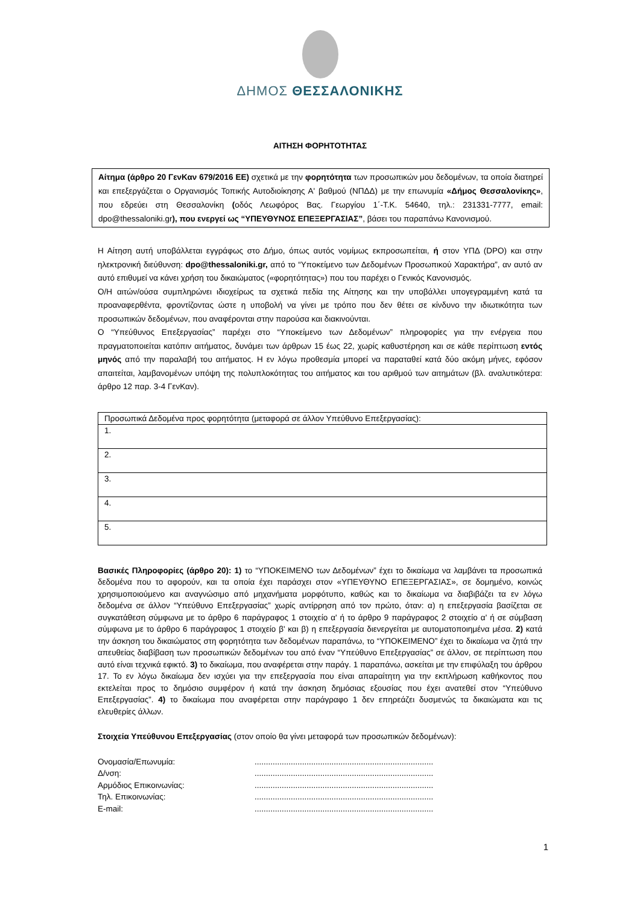ΔΗΜΟΣ ΘΕΣΣΑΛΟΝΙΚΗΣ
ΑΙΤΗΣΗ ΦΟΡΗΤΟΤΗΤΑΣ
Αίτημα (άρθρο 20 ΓενΚαν 679/2016 ΕΕ) σχετικά με την φορητότητα των προσωπικών μου δεδομένων, τα οποία διατηρεί και επεξεργάζεται ο Οργανισμός Τοπικής Αυτοδιοίκησης Α' βαθμού (ΝΠΔΔ) με την επωνυμία «Δήμος Θεσσαλονίκης», που εδρεύει στη Θεσσαλονίκη (οδός Λεωφόρος Βας. Γεωργίου 1΄-Τ.Κ. 54640, τηλ.: 231331-7777, email: dpo@thessaloniki.gr), που ενεργεί ως “ΥΠΕΥΘΥΝΟΣ ΕΠΕΞΕΡΓΑΣΙΑΣ”, βάσει του παραπάνω Κανονισμού.
Η Αίτηση αυτή υποβάλλεται εγγράφως στο Δήμο, όπως αυτός νομίμως εκπροσωπείται, ή στον ΥΠΔ (DPO) και στην ηλεκτρονική διεύθυνση: dpo@thessaloniki.gr, από το “Υποκείμενο των Δεδομένων Προσωπικού Χαρακτήρα”, αν αυτό αν αυτό επιθυμεί να κάνει χρήση του δικαιώματος («φορητότητας») που του παρέχει ο Γενικός Κανονισμός.
Ο/Η αιτών/ούσα συμπληρώνει ιδιοχείρως τα σχετικά πεδία της Αίτησης και την υποβάλλει υπογεγραμμένη κατά τα προαναφερθέντα, φροντίζοντας ώστε η υποβολή να γίνει με τρόπο που δεν θέτει σε κίνδυνο την ιδιωτικότητα των προσωπικών δεδομένων, που αναφέρονται στην παρούσα και διακινούνται.
Ο “Υπεύθυνος Επεξεργασίας” παρέχει στο “Υποκείμενο των Δεδομένων” πληροφορίες για την ενέργεια που πραγματοποιείται κατόπιν αιτήματος, δυνάμει των άρθρων 15 έως 22, χωρίς καθυστέρηση και σε κάθε περίπτωση εντός μηνός από την παραλαβή του αιτήματος. Η εν λόγω προθεσμία μπορεί να παραταθεί κατά δύο ακόμη μήνες, εφόσον απαιτείται, λαμβανομένων υπόψη της πολυπλοκότητας του αιτήματος και του αριθμού των αιτημάτων (βλ. αναλυτικότερα: άρθρο 12 παρ. 3-4 ΓενΚαν).
| Προσωπικά Δεδομένα προς φορητότητα (μεταφορά σε άλλον Υπεύθυνο Επεξεργασίας): |
| 1. |
| 2. |
| 3. |
| 4. |
| 5. |
Βασικές Πληροφορίες (άρθρο 20): 1) το “ΥΠΟΚΕΙΜΕΝΟ των Δεδομένων” έχει το δικαίωμα να λαμβάνει τα προσωπικά δεδομένα που το αφορούν, και τα οποία έχει παράσχει στον «ΥΠΕΥΘΥΝΟ ΕΠΕΞΕΡΓΑΣΙΑΣ», σε δομημένο, κοινώς χρησιμοποιούμενο και αναγνώσιμο από μηχανήματα μορφότυπο, καθώς και το δικαίωμα να διαβιβάζει τα εν λόγω δεδομένα σε άλλον “Υπεύθυνο Επεξεργασίας” χωρίς αντίρρηση από τον πρώτο, όταν: α) η επεξεργασία βασίζεται σε συγκατάθεση σύμφωνα με το άρθρο 6 παράγραφος 1 στοιχείο α' ή το άρθρο 9 παράγραφος 2 στοιχείο α' ή σε σύμβαση σύμφωνα με το άρθρο 6 παράγραφος 1 στοιχείο β' και β) η επεξεργασία διενεργείται με αυτοματοποιημένα μέσα. 2) κατά την άσκηση του δικαιώματος στη φορητότητα των δεδομένων παραπάνω, το “ΥΠΟΚΕΙΜΕΝΟ” έχει το δικαίωμα να ζητά την απευθείας διαβίβαση των προσωπικών δεδομένων του από έναν “Υπεύθυνο Επεξεργασίας” σε άλλον, σε περίπτωση που αυτό είναι τεχνικά εφικτό. 3) το δικαίωμα, που αναφέρεται στην παράγ. 1 παραπάνω, ασκείται με την επιφύλαξη του άρθρου 17. Το εν λόγω δικαίωμα δεν ισχύει για την επεξεργασία που είναι απαραίτητη για την εκπλήρωση καθήκοντος που εκτελείται προς το δημόσιο συμφέρον ή κατά την άσκηση δημόσιας εξουσίας που έχει ανατεθεί στον “Υπεύθυνο Επεξεργασίας”. 4) το δικαίωμα που αναφέρεται στην παράγραφο 1 δεν επηρεάζει δυσμενώς τα δικαιώματα και τις ελευθερίες άλλων.
Στοιχεία Υπεύθυνου Επεξεργασίας (στον οποίο θα γίνει μεταφορά των προσωπικών δεδομένων):
Ονομασία/Επωνυμία: ...............................................................................
Δ/νση: ...............................................................................
Αρμόδιος Επικοινωνίας: ...............................................................................
Τηλ. Επικοινωνίας: ...............................................................................
E-mail: ...............................................................................
1